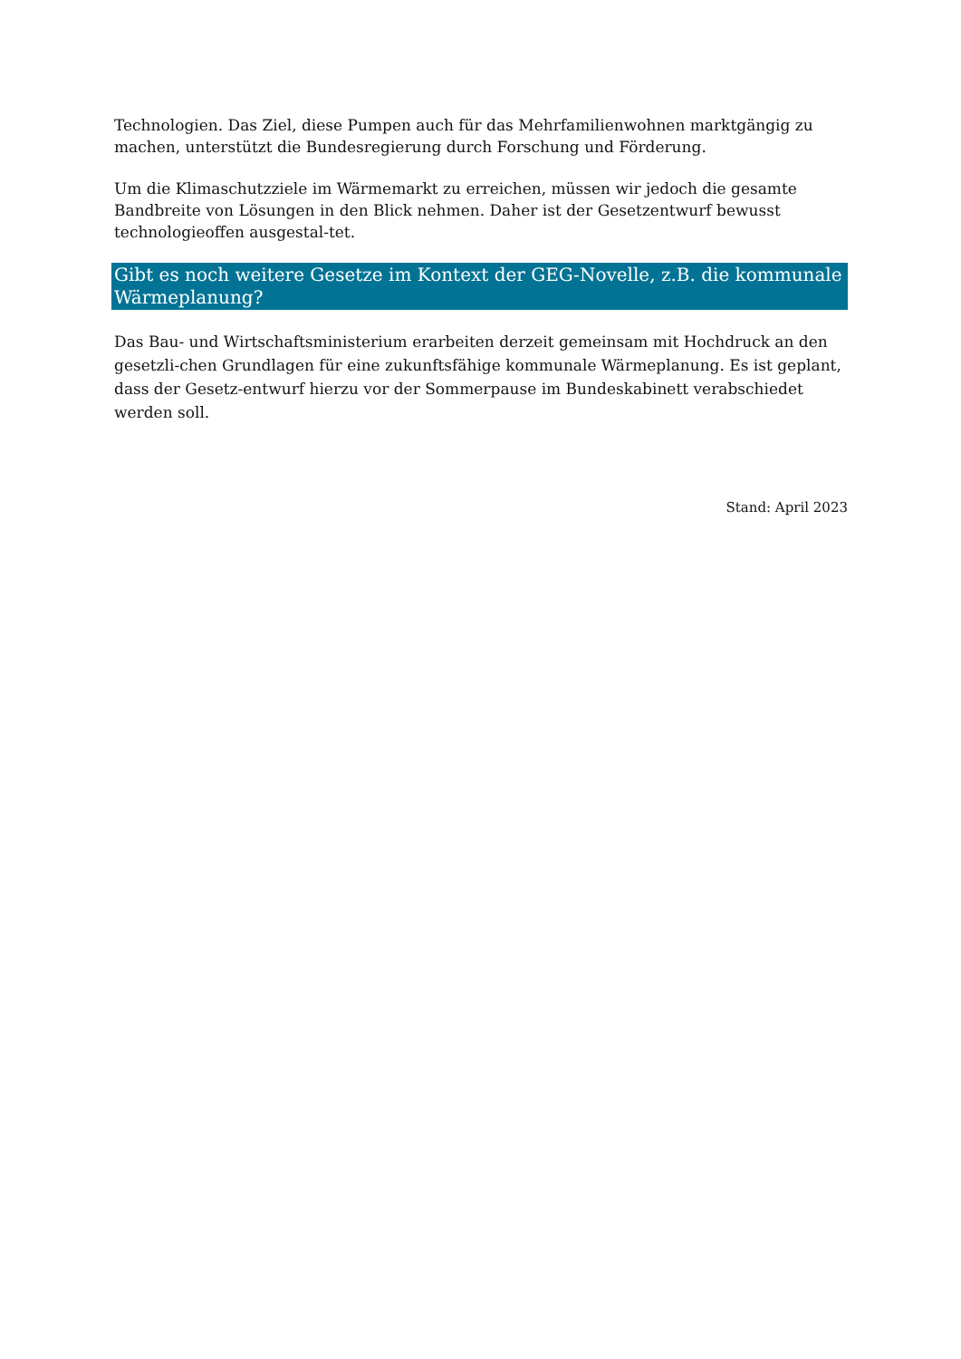Technologien. Das Ziel, diese Pumpen auch für das Mehrfamilienwohnen marktgängig zu machen, unterstützt die Bundesregierung durch Forschung und Förderung.
Um die Klimaschutzziele im Wärmemarkt zu erreichen, müssen wir jedoch die gesamte Bandbreite von Lösungen in den Blick nehmen. Daher ist der Gesetzentwurf bewusst technologieoffen ausgestal-tet.
Gibt es noch weitere Gesetze im Kontext der GEG-Novelle, z.B. die kommunale Wärmeplanung?
Das Bau- und Wirtschaftsministerium erarbeiten derzeit gemeinsam mit Hochdruck an den gesetzli-chen Grundlagen für eine zukunftsfähige kommunale Wärmeplanung. Es ist geplant, dass der Gesetz-entwurf hierzu vor der Sommerpause im Bundeskabinett verabschiedet werden soll.
Stand: April 2023